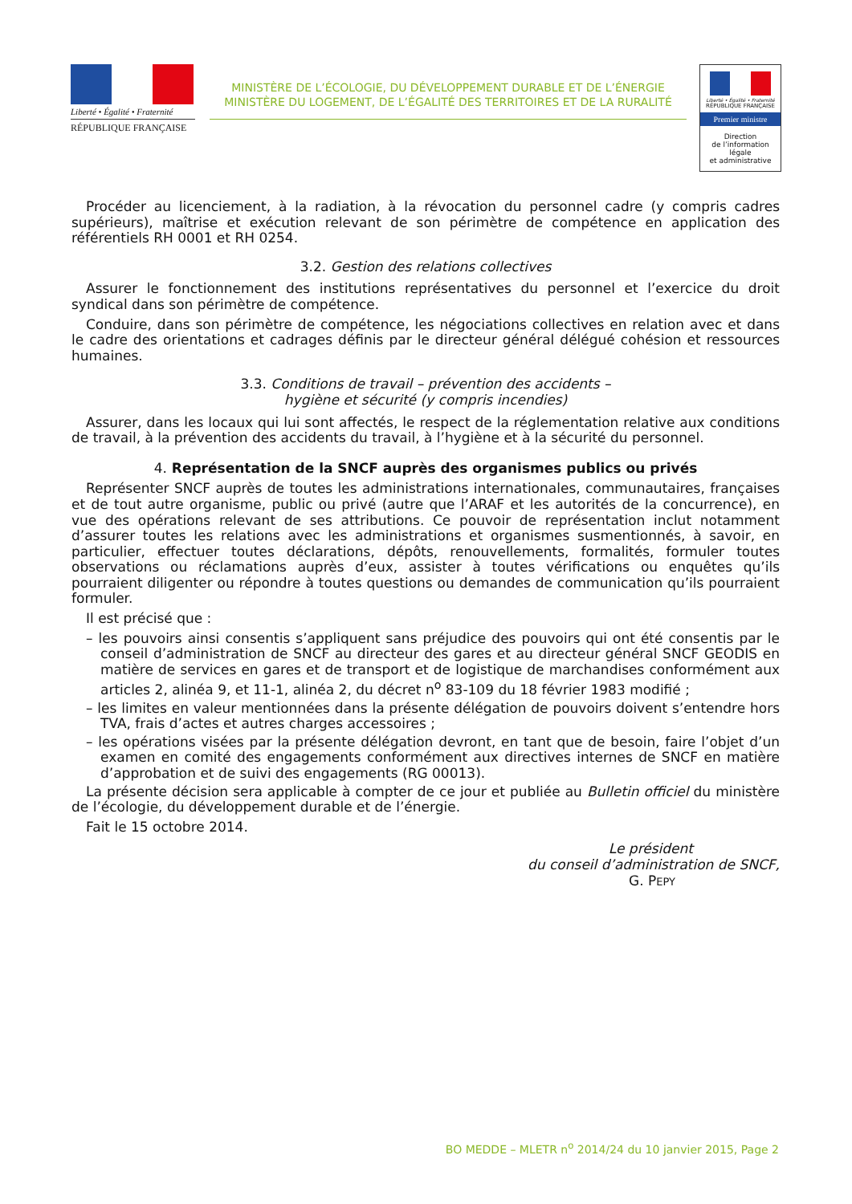Liberté • Égalité • Fraternité
RÉPUBLIQUE FRANÇAISE
MINISTÈRE DE L’ÉCOLOGIE, DU DÉVELOPPEMENT DURABLE ET DE L’ÉNERGIE
MINISTÈRE DU LOGEMENT, DE L’ÉGALITÉ DES TERRITOIRES ET DE LA RURALITÉ
Liberté • Égalité • Fraternité
RÉPUBLIQUE FRANÇAISE
Premier ministre
Direction
de l’information
légale
et administrative
Procéder au licenciement, à la radiation, à la révocation du personnel cadre (y compris cadres supérieurs), maîtrise et exécution relevant de son périmètre de compétence en application des référentiels RH 0001 et RH 0254.
3.2. Gestion des relations collectives
Assurer le fonctionnement des institutions représentatives du personnel et l’exercice du droit syndical dans son périmètre de compétence.
Conduire, dans son périmètre de compétence, les négociations collectives en relation avec et dans le cadre des orientations et cadrages définis par le directeur général délégué cohésion et ressources humaines.
3.3. Conditions de travail – prévention des accidents –
hygiène et sécurité (y compris incendies)
Assurer, dans les locaux qui lui sont affectés, le respect de la réglementation relative aux conditions de travail, à la prévention des accidents du travail, à l’hygiène et à la sécurité du personnel.
4. Représentation de la SNCF auprès des organismes publics ou privés
Représenter SNCF auprès de toutes les administrations internationales, communautaires, françaises et de tout autre organisme, public ou privé (autre que l’ARAF et les autorités de la concurrence), en vue des opérations relevant de ses attributions. Ce pouvoir de représentation inclut notamment d’assurer toutes les relations avec les administrations et organismes susmentionnés, à savoir, en particulier, effectuer toutes déclarations, dépôts, renouvellements, formalités, formuler toutes observations ou réclamations auprès d’eux, assister à toutes vérifications ou enquêtes qu’ils pourraient diligenter ou répondre à toutes questions ou demandes de communication qu’ils pourraient formuler.
Il est précisé que :
– les pouvoirs ainsi consentis s’appliquent sans préjudice des pouvoirs qui ont été consentis par le conseil d’administration de SNCF au directeur des gares et au directeur général SNCF GEODIS en matière de services en gares et de transport et de logistique de marchandises conformément aux articles 2, alinéa 9, et 11-1, alinéa 2, du décret n<sup>o</sup> 83-109 du 18 février 1983 modifié ;
– les limites en valeur mentionnées dans la présente délégation de pouvoirs doivent s’entendre hors TVA, frais d’actes et autres charges accessoires ;
– les opérations visées par la présente délégation devront, en tant que de besoin, faire l’objet d’un examen en comité des engagements conformément aux directives internes de SNCF en matière d’approbation et de suivi des engagements (RG 00013).
La présente décision sera applicable à compter de ce jour et publiée au Bulletin officiel du ministère de l’écologie, du développement durable et de l’énergie.
Fait le 15 octobre 2014.
Le président
du conseil d’administration de SNCF,
G. PEPY
BO MEDDE – MLETR n<sup>o</sup> 2014/24 du 10 janvier 2015, Page 2